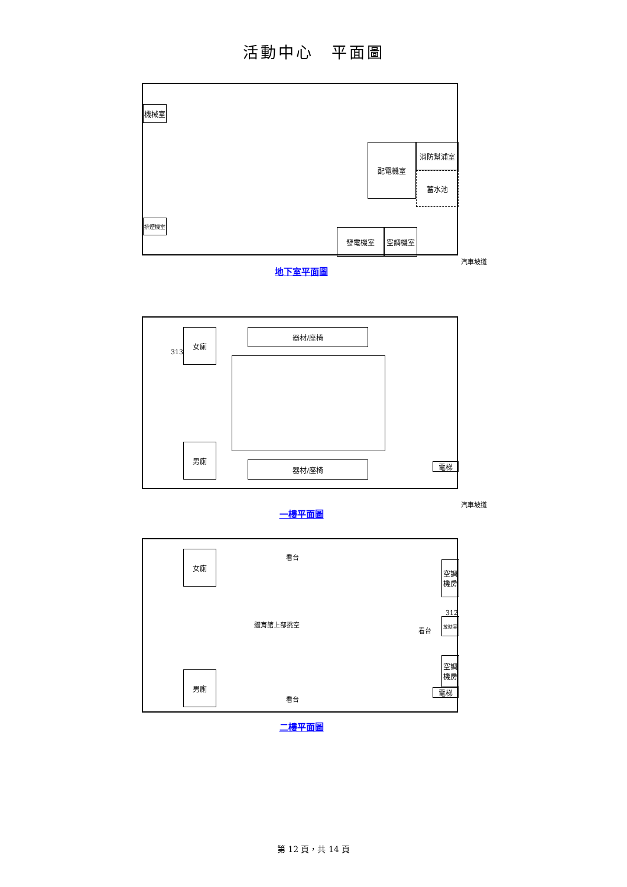活動中心　平面圖
配電機室 消防幫浦室
蓄水池
機械室
排煙機室
發電機室 空調機室
汽車坡道
地下室平面圖
女廁
313
器材/座椅
男廁
器材/座椅 電梯
汽車坡道
一樓平面圖
女廁 看台
體育館上部挑空
看台
空調
機房
312
放映室
空調
機房
電梯
男廁
看台
二樓平面圖
第 12 頁，共 14 頁